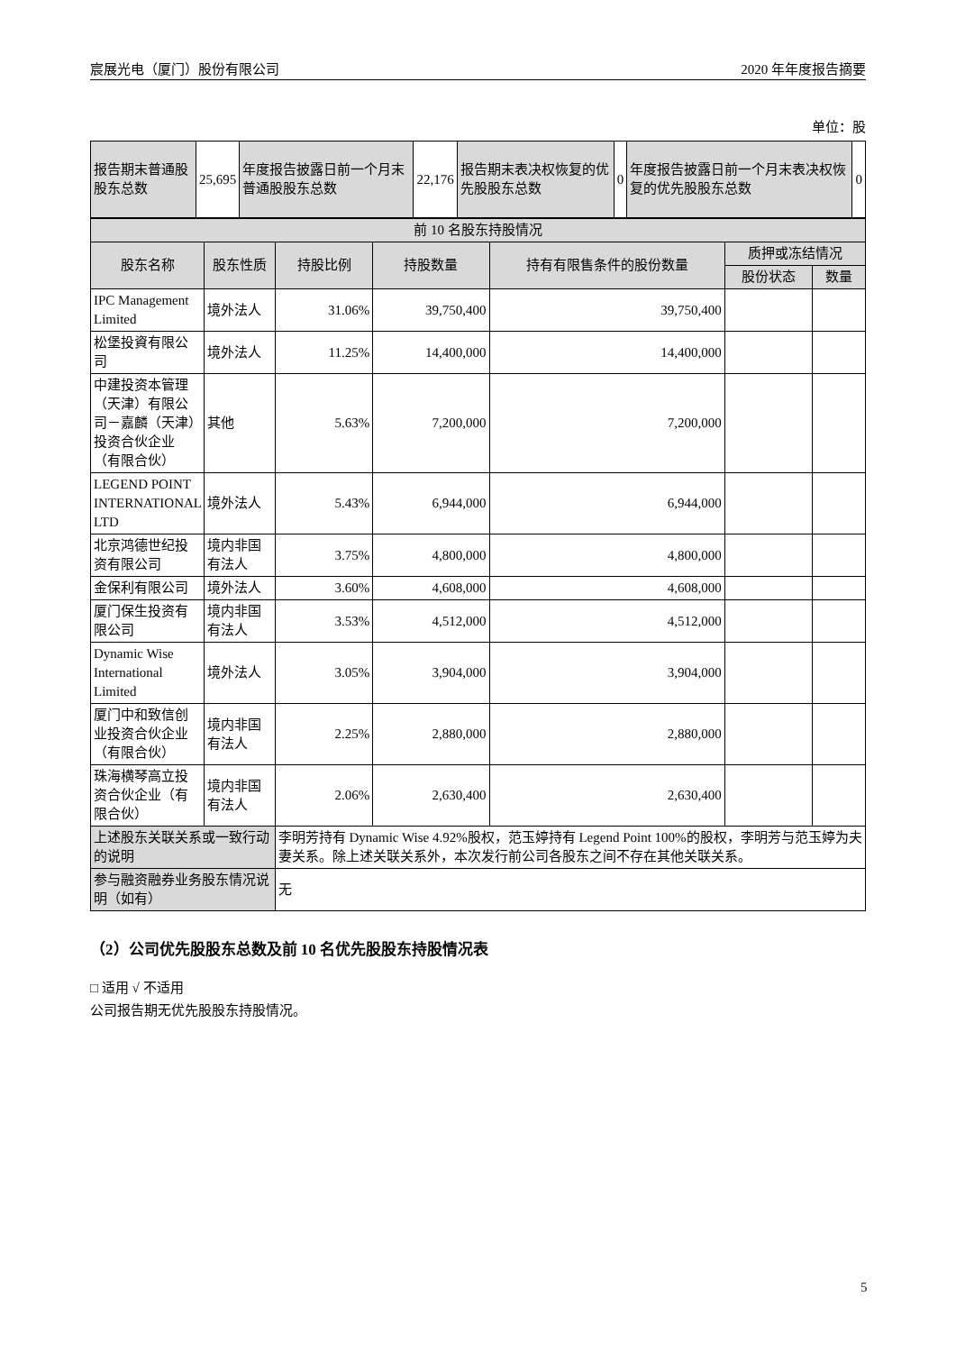宸展光电（厦门）股份有限公司 2020 年年度报告摘要
单位：股
| 报告期末普通股股东总数 | 25,695 | 年度报告披露日前一个月末普通股股东总数 | 22,176 | 报告期末表决权恢复的优先股股东总数 | 0 | 年度报告披露日前一个月末表决权恢复的优先股股东总数 | 0 |
| 前 10 名股东持股情况 | | | | | | |
| 股东名称 | 股东性质 | 持股比例 | 持股数量 | 持有有限售条件的股份数量 | 质押或冻结情况 | |
| | | | | | 股份状态 | 数量 |
| IPC Management Limited | 境外法人 | 31.06% | 39,750,400 | 39,750,400 | | |
| 松堡投資有限公司 | 境外法人 | 11.25% | 14,400,000 | 14,400,000 | | |
| 中建投资本管理（天津）有限公司－嘉麟（天津）投资合伙企业（有限合伙） | 其他 | 5.63% | 7,200,000 | 7,200,000 | | |
| LEGEND POINT INTERNATIONAL LTD | 境外法人 | 5.43% | 6,944,000 | 6,944,000 | | |
| 北京鸿德世纪投资有限公司 | 境内非国有法人 | 3.75% | 4,800,000 | 4,800,000 | | |
| 金保利有限公司 | 境外法人 | 3.60% | 4,608,000 | 4,608,000 | | |
| 厦门保生投资有限公司 | 境内非国有法人 | 3.53% | 4,512,000 | 4,512,000 | | |
| Dynamic Wise International Limited | 境外法人 | 3.05% | 3,904,000 | 3,904,000 | | |
| 厦门中和致信创业投资合伙企业（有限合伙） | 境内非国有法人 | 2.25% | 2,880,000 | 2,880,000 | | |
| 珠海横琴高立投资合伙企业（有限合伙） | 境内非国有法人 | 2.06% | 2,630,400 | 2,630,400 | | |
| 上述股东关联关系或一致行动的说明 | | 李明芳持有 Dynamic Wise 4.92%股权，范玉婷持有 Legend Point 100%的股权，李明芳与范玉婷为夫妻关系。除上述关联关系外，本次发行前公司各股东之间不存在其他关联关系。 | | | | |
| 参与融资融券业务股东情况说明（如有） | | 无 | | | | |
（2）公司优先股股东总数及前 10 名优先股股东持股情况表
□ 适用 √ 不适用
公司报告期无优先股股东持股情况。
5